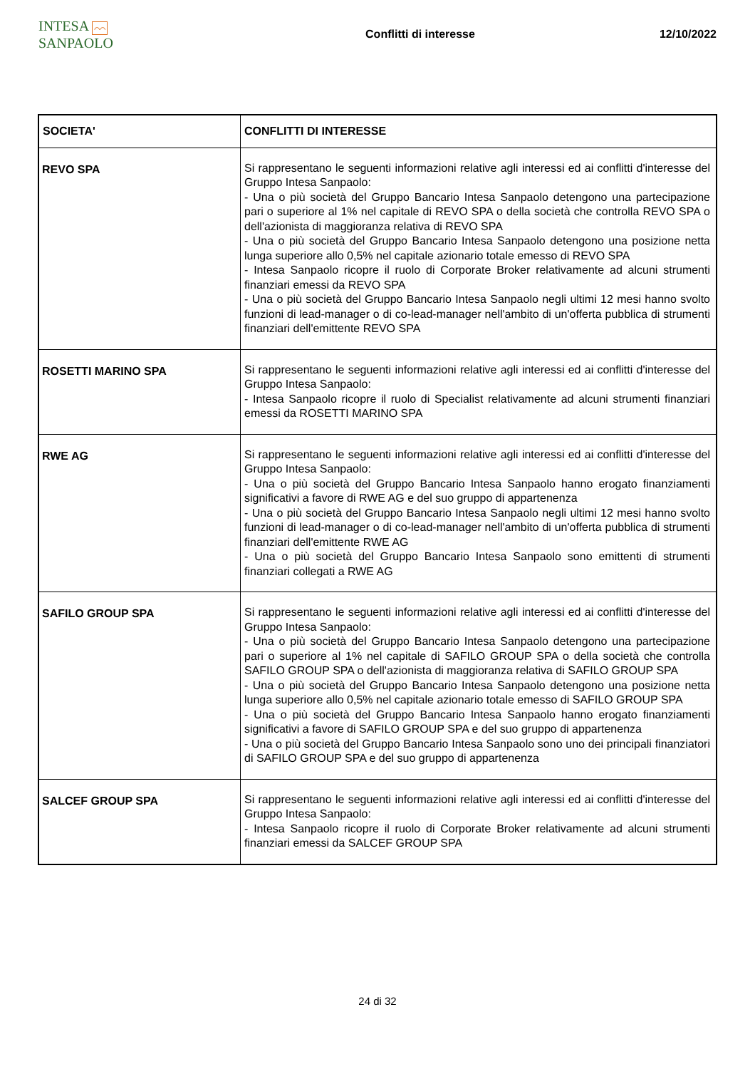INTESA ⌒⌒ SANPAOLO
Conflitti di interesse 12/10/2022
| SOCIETA' | CONFLITTI DI INTERESSE |
| --- | --- |
| REVO SPA | Si rappresentano le seguenti informazioni relative agli interessi ed ai conflitti d'interesse del Gruppo Intesa Sanpaolo: - Una o più società del Gruppo Bancario Intesa Sanpaolo detengono una partecipazione pari o superiore al 1% nel capitale di REVO SPA o della società che controlla REVO SPA o dell'azionista di maggioranza relativa di REVO SPA - Una o più società del Gruppo Bancario Intesa Sanpaolo detengono una posizione netta lunga superiore allo 0,5% nel capitale azionario totale emesso di REVO SPA - Intesa Sanpaolo ricopre il ruolo di Corporate Broker relativamente ad alcuni strumenti finanziari emessi da REVO SPA - Una o più società del Gruppo Bancario Intesa Sanpaolo negli ultimi 12 mesi hanno svolto funzioni di lead-manager o di co-lead-manager nell'ambito di un'offerta pubblica di strumenti finanziari dell'emittente REVO SPA |
| ROSETTI MARINO SPA | Si rappresentano le seguenti informazioni relative agli interessi ed ai conflitti d'interesse del Gruppo Intesa Sanpaolo: - Intesa Sanpaolo ricopre il ruolo di Specialist relativamente ad alcuni strumenti finanziari emessi da ROSETTI MARINO SPA |
| RWE AG | Si rappresentano le seguenti informazioni relative agli interessi ed ai conflitti d'interesse del Gruppo Intesa Sanpaolo: - Una o più società del Gruppo Bancario Intesa Sanpaolo hanno erogato finanziamenti significativi a favore di RWE AG e del suo gruppo di appartenenza - Una o più società del Gruppo Bancario Intesa Sanpaolo negli ultimi 12 mesi hanno svolto funzioni di lead-manager o di co-lead-manager nell'ambito di un'offerta pubblica di strumenti finanziari dell'emittente RWE AG - Una o più società del Gruppo Bancario Intesa Sanpaolo sono emittenti di strumenti finanziari collegati a RWE AG |
| SAFILO GROUP SPA | Si rappresentano le seguenti informazioni relative agli interessi ed ai conflitti d'interesse del Gruppo Intesa Sanpaolo: - Una o più società del Gruppo Bancario Intesa Sanpaolo detengono una partecipazione pari o superiore al 1% nel capitale di SAFILO GROUP SPA o della società che controlla SAFILO GROUP SPA o dell'azionista di maggioranza relativa di SAFILO GROUP SPA - Una o più società del Gruppo Bancario Intesa Sanpaolo detengono una posizione netta lunga superiore allo 0,5% nel capitale azionario totale emesso di SAFILO GROUP SPA - Una o più società del Gruppo Bancario Intesa Sanpaolo hanno erogato finanziamenti significativi a favore di SAFILO GROUP SPA e del suo gruppo di appartenenza - Una o più società del Gruppo Bancario Intesa Sanpaolo sono uno dei principali finanziatori di SAFILO GROUP SPA e del suo gruppo di appartenenza |
| SALCEF GROUP SPA | Si rappresentano le seguenti informazioni relative agli interessi ed ai conflitti d'interesse del Gruppo Intesa Sanpaolo: - Intesa Sanpaolo ricopre il ruolo di Corporate Broker relativamente ad alcuni strumenti finanziari emessi da SALCEF GROUP SPA |
24 di 32